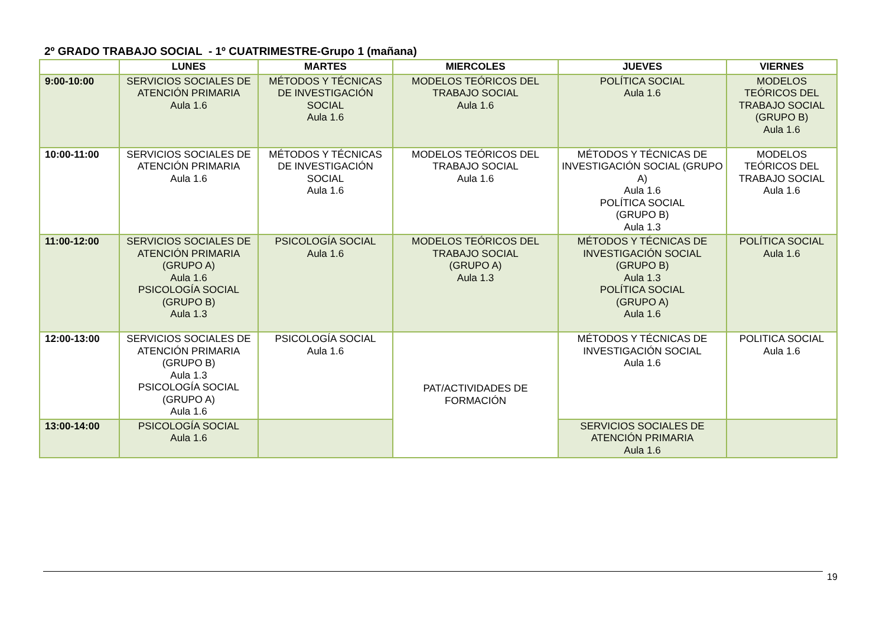2º GRADO TRABAJO SOCIAL - 1º CUATRIMESTRE-Grupo 1 (mañana)
| | LUNES | MARTES | MIERCOLES | JUEVES | VIERNES |
| --- | --- | --- | --- | --- | --- |
| 9:00-10:00 | SERVICIOS SOCIALES DE ATENCIÓN PRIMARIA Aula 1.6 | MÉTODOS Y TÉCNICAS DE INVESTIGACIÓN SOCIAL Aula 1.6 | MODELOS TEÓRICOS DEL TRABAJO SOCIAL Aula 1.6 | POLÍTICA SOCIAL Aula 1.6 | MODELOS TEÓRICOS DEL TRABAJO SOCIAL (GRUPO B) Aula 1.6 |
| 10:00-11:00 | SERVICIOS SOCIALES DE ATENCIÓN PRIMARIA Aula 1.6 | MÉTODOS Y TÉCNICAS DE INVESTIGACIÓN SOCIAL Aula 1.6 | MODELOS TEÓRICOS DEL TRABAJO SOCIAL Aula 1.6 | MÉTODOS Y TÉCNICAS DE INVESTIGACIÓN SOCIAL (GRUPO A) Aula 1.6 POLÍTICA SOCIAL (GRUPO B) Aula 1.3 | MODELOS TEÓRICOS DEL TRABAJO SOCIAL Aula 1.6 |
| 11:00-12:00 | SERVICIOS SOCIALES DE ATENCIÓN PRIMARIA (GRUPO A) Aula 1.6 PSICOLOGÍA SOCIAL (GRUPO B) Aula 1.3 | PSICOLOGÍA SOCIAL Aula 1.6 | MODELOS TEÓRICOS DEL TRABAJO SOCIAL (GRUPO A) Aula 1.3 | MÉTODOS Y TÉCNICAS DE INVESTIGACIÓN SOCIAL (GRUPO B) Aula 1.3 POLÍTICA SOCIAL (GRUPO A) Aula 1.6 | POLÍTICA SOCIAL Aula 1.6 |
| 12:00-13:00 | SERVICIOS SOCIALES DE ATENCIÓN PRIMARIA (GRUPO B) Aula 1.3 PSICOLOGÍA SOCIAL (GRUPO A) Aula 1.6 | PSICOLOGÍA SOCIAL Aula 1.6 | PAT/ACTIVIDADES DE FORMACIÓN | MÉTODOS Y TÉCNICAS DE INVESTIGACIÓN SOCIAL Aula 1.6 | POLITICA SOCIAL Aula 1.6 |
| 13:00-14:00 | PSICOLOGÍA SOCIAL Aula 1.6 | | | SERVICIOS SOCIALES DE ATENCIÓN PRIMARIA Aula 1.6 | |
19